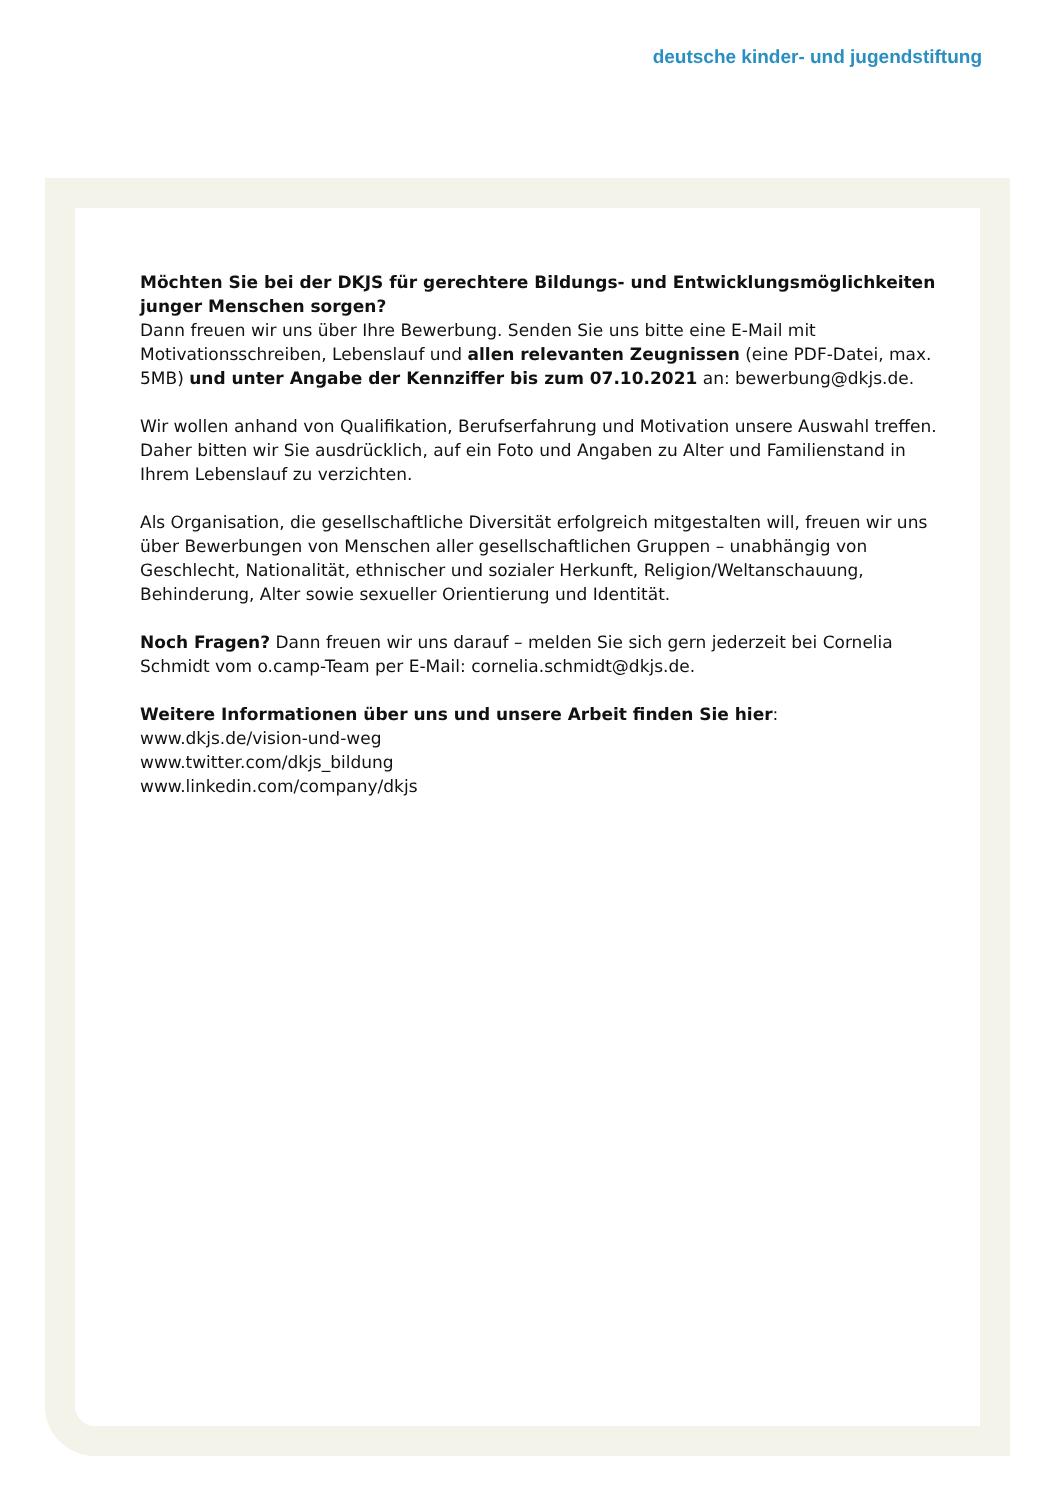deutsche kinder- und jugendstiftung
Möchten Sie bei der DKJS für gerechtere Bildungs- und Entwicklungsmöglichkeiten junger Menschen sorgen?
Dann freuen wir uns über Ihre Bewerbung. Senden Sie uns bitte eine E-Mail mit Motivationsschreiben, Lebenslauf und allen relevanten Zeugnissen (eine PDF-Datei, max. 5MB) und unter Angabe der Kennziffer bis zum 07.10.2021 an: bewerbung@dkjs.de.
Wir wollen anhand von Qualifikation, Berufserfahrung und Motivation unsere Auswahl treffen. Daher bitten wir Sie ausdrücklich, auf ein Foto und Angaben zu Alter und Familienstand in Ihrem Lebenslauf zu verzichten.
Als Organisation, die gesellschaftliche Diversität erfolgreich mitgestalten will, freuen wir uns über Bewerbungen von Menschen aller gesellschaftlichen Gruppen – unabhängig von Geschlecht, Nationalität, ethnischer und sozialer Herkunft, Religion/Weltanschauung, Behinderung, Alter sowie sexueller Orientierung und Identität.
Noch Fragen? Dann freuen wir uns darauf – melden Sie sich gern jederzeit bei Cornelia Schmidt vom o.camp-Team per E-Mail: cornelia.schmidt@dkjs.de.
Weitere Informationen über uns und unsere Arbeit finden Sie hier:
www.dkjs.de/vision-und-weg
www.twitter.com/dkjs_bildung
www.linkedin.com/company/dkjs